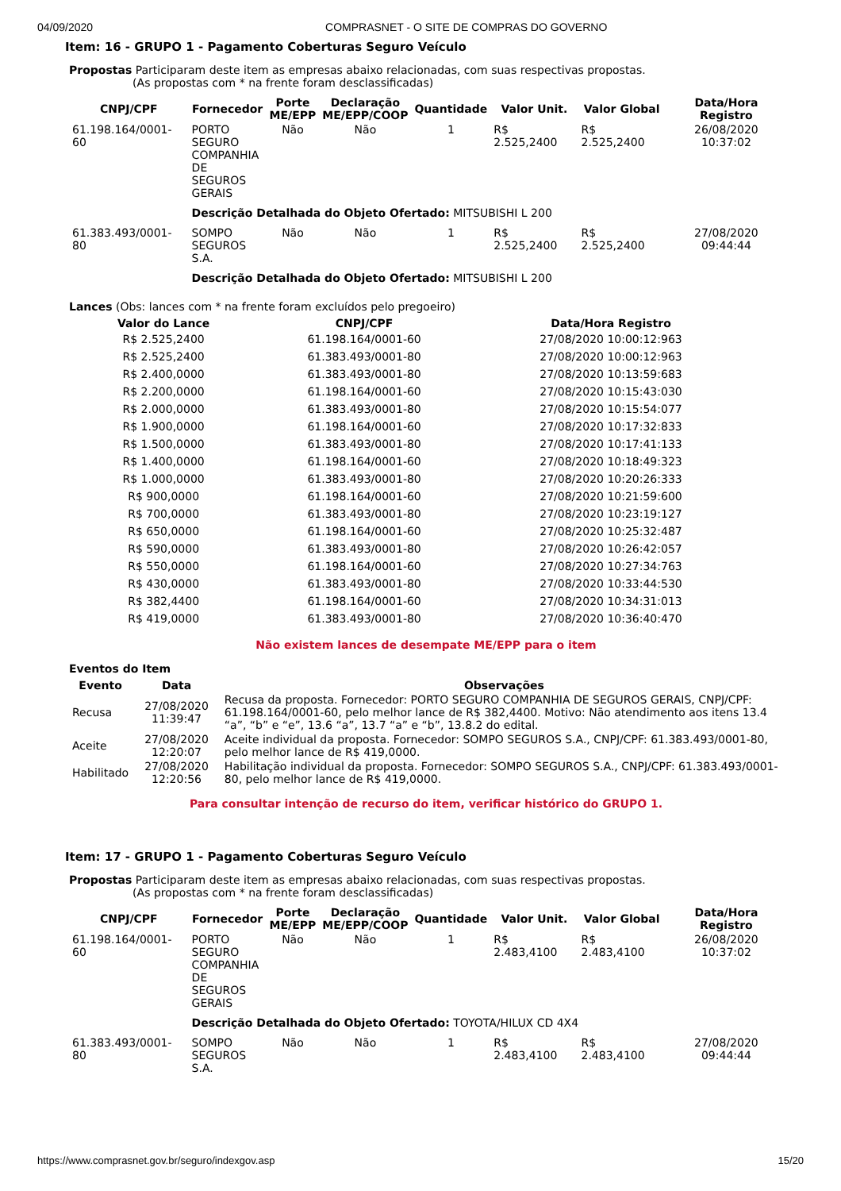04/09/2020 COMPRASNET - O SITE DE COMPRAS DO GOVERNO
Item: 16 - GRUPO 1 - Pagamento Coberturas Seguro Veículo
Propostas Participaram deste item as empresas abaixo relacionadas, com suas respectivas propostas.
(As propostas com * na frente foram desclassificadas)
| CNPJ/CPF | Fornecedor | Porte ME/EPP | Declaração ME/EPP/COOP | Quantidade | Valor Unit. | Valor Global | Data/Hora Registro |
| --- | --- | --- | --- | --- | --- | --- | --- |
| 61.198.164/0001-60 | PORTO SEGURO COMPANHIA DE SEGUROS GERAIS | Não | Não | 1 | R$ 2.525,2400 | R$ 2.525,2400 | 26/08/2020 10:37:02 |
| | Descrição Detalhada do Objeto Ofertado: MITSUBISHI L 200 | | | | | | |
| 61.383.493/0001-80 | SOMPO SEGUROS S.A. | Não | Não | 1 | R$ 2.525,2400 | R$ 2.525,2400 | 27/08/2020 09:44:44 |
| | Descrição Detalhada do Objeto Ofertado: MITSUBISHI L 200 | | | | | | |
Lances (Obs: lances com * na frente foram excluídos pelo pregoeiro)
| Valor do Lance | CNPJ/CPF | Data/Hora Registro |
| --- | --- | --- |
| R$ 2.525,2400 | 61.198.164/0001-60 | 27/08/2020 10:00:12:963 |
| R$ 2.525,2400 | 61.383.493/0001-80 | 27/08/2020 10:00:12:963 |
| R$ 2.400,0000 | 61.383.493/0001-80 | 27/08/2020 10:13:59:683 |
| R$ 2.200,0000 | 61.198.164/0001-60 | 27/08/2020 10:15:43:030 |
| R$ 2.000,0000 | 61.383.493/0001-80 | 27/08/2020 10:15:54:077 |
| R$ 1.900,0000 | 61.198.164/0001-60 | 27/08/2020 10:17:32:833 |
| R$ 1.500,0000 | 61.383.493/0001-80 | 27/08/2020 10:17:41:133 |
| R$ 1.400,0000 | 61.198.164/0001-60 | 27/08/2020 10:18:49:323 |
| R$ 1.000,0000 | 61.383.493/0001-80 | 27/08/2020 10:20:26:333 |
| R$ 900,0000 | 61.198.164/0001-60 | 27/08/2020 10:21:59:600 |
| R$ 700,0000 | 61.383.493/0001-80 | 27/08/2020 10:23:19:127 |
| R$ 650,0000 | 61.198.164/0001-60 | 27/08/2020 10:25:32:487 |
| R$ 590,0000 | 61.383.493/0001-80 | 27/08/2020 10:26:42:057 |
| R$ 550,0000 | 61.198.164/0001-60 | 27/08/2020 10:27:34:763 |
| R$ 430,0000 | 61.383.493/0001-80 | 27/08/2020 10:33:44:530 |
| R$ 382,4400 | 61.198.164/0001-60 | 27/08/2020 10:34:31:013 |
| R$ 419,0000 | 61.383.493/0001-80 | 27/08/2020 10:36:40:470 |
Não existem lances de desempate ME/EPP para o item
Eventos do Item
| Evento | Data | Observações |
| --- | --- | --- |
| Recusa | 27/08/2020 11:39:47 | Recusa da proposta. Fornecedor: PORTO SEGURO COMPANHIA DE SEGUROS GERAIS, CNPJ/CPF: 61.198.164/0001-60, pelo melhor lance de R$ 382,4400. Motivo: Não atendimento aos itens 13.4 “a”, “b” e “e”, 13.6 “a”, 13.7 “a” e “b”, 13.8.2 do edital. |
| Aceite | 27/08/2020 12:20:07 | Aceite individual da proposta. Fornecedor: SOMPO SEGUROS S.A., CNPJ/CPF: 61.383.493/0001-80, pelo melhor lance de R$ 419,0000. |
| Habilitado | 27/08/2020 12:20:56 | Habilitação individual da proposta. Fornecedor: SOMPO SEGUROS S.A., CNPJ/CPF: 61.383.493/0001-80, pelo melhor lance de R$ 419,0000. |
Para consultar intenção de recurso do item, verificar histórico do GRUPO 1.
Item: 17 - GRUPO 1 - Pagamento Coberturas Seguro Veículo
Propostas Participaram deste item as empresas abaixo relacionadas, com suas respectivas propostas.
(As propostas com * na frente foram desclassificadas)
| CNPJ/CPF | Fornecedor | Porte ME/EPP | Declaração ME/EPP/COOP | Quantidade | Valor Unit. | Valor Global | Data/Hora Registro |
| --- | --- | --- | --- | --- | --- | --- | --- |
| 61.198.164/0001-60 | PORTO SEGURO COMPANHIA DE SEGUROS GERAIS | Não | Não | 1 | R$ 2.483,4100 | R$ 2.483,4100 | 26/08/2020 10:37:02 |
| | Descrição Detalhada do Objeto Ofertado: TOYOTA/HILUX CD 4X4 | | | | | | |
| 61.383.493/0001-80 | SOMPO SEGUROS S.A. | Não | Não | 1 | R$ 2.483,4100 | R$ 2.483,4100 | 27/08/2020 09:44:44 |
https://www.comprasnet.gov.br/seguro/indexgov.asp 15/20